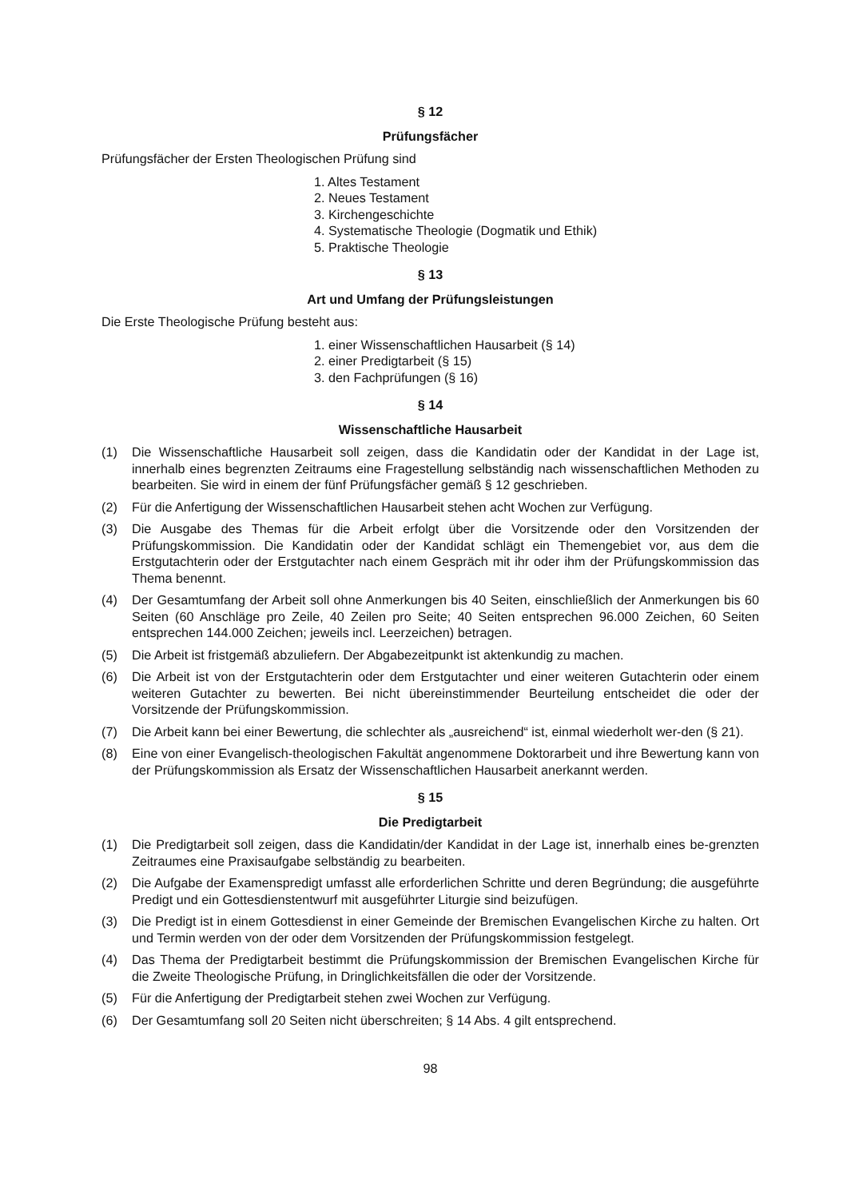§ 12
Prüfungsfächer
Prüfungsfächer der Ersten Theologischen Prüfung sind
1. Altes Testament
2. Neues Testament
3. Kirchengeschichte
4. Systematische Theologie (Dogmatik und Ethik)
5. Praktische Theologie
§ 13
Art und Umfang der Prüfungsleistungen
Die Erste Theologische Prüfung besteht aus:
1. einer Wissenschaftlichen Hausarbeit (§ 14)
2. einer Predigtarbeit (§ 15)
3. den Fachprüfungen (§ 16)
§ 14
Wissenschaftliche Hausarbeit
(1) Die Wissenschaftliche Hausarbeit soll zeigen, dass die Kandidatin oder der Kandidat in der Lage ist, innerhalb eines begrenzten Zeitraums eine Fragestellung selbständig nach wissenschaftlichen Methoden zu bearbeiten. Sie wird in einem der fünf Prüfungsfächer gemäß § 12 geschrieben.
(2) Für die Anfertigung der Wissenschaftlichen Hausarbeit stehen acht Wochen zur Verfügung.
(3) Die Ausgabe des Themas für die Arbeit erfolgt über die Vorsitzende oder den Vorsitzenden der Prüfungskommission. Die Kandidatin oder der Kandidat schlägt ein Themengebiet vor, aus dem die Erstgutachterin oder der Erstgutachter nach einem Gespräch mit ihr oder ihm der Prüfungskommission das Thema benennt.
(4) Der Gesamtumfang der Arbeit soll ohne Anmerkungen bis 40 Seiten, einschließlich der Anmerkungen bis 60 Seiten (60 Anschläge pro Zeile, 40 Zeilen pro Seite; 40 Seiten entsprechen 96.000 Zeichen, 60 Seiten entsprechen 144.000 Zeichen; jeweils incl. Leerzeichen) betragen.
(5) Die Arbeit ist fristgemäß abzuliefern. Der Abgabezeitpunkt ist aktenkundig zu machen.
(6) Die Arbeit ist von der Erstgutachterin oder dem Erstgutachter und einer weiteren Gutachterin oder einem weiteren Gutachter zu bewerten. Bei nicht übereinstimmender Beurteilung entscheidet die oder der Vorsitzende der Prüfungskommission.
(7) Die Arbeit kann bei einer Bewertung, die schlechter als „ausreichend“ ist, einmal wiederholt wer-den (§ 21).
(8) Eine von einer Evangelisch-theologischen Fakultät angenommene Doktorarbeit und ihre Bewertung kann von der Prüfungskommission als Ersatz der Wissenschaftlichen Hausarbeit anerkannt werden.
§ 15
Die Predigtarbeit
(1) Die Predigtarbeit soll zeigen, dass die Kandidatin/der Kandidat in der Lage ist, innerhalb eines be-grenzten Zeitraumes eine Praxisaufgabe selbständig zu bearbeiten.
(2) Die Aufgabe der Examenspredigt umfasst alle erforderlichen Schritte und deren Begründung; die ausgeführte Predigt und ein Gottesdienstentwurf mit ausgeführter Liturgie sind beizufügen.
(3) Die Predigt ist in einem Gottesdienst in einer Gemeinde der Bremischen Evangelischen Kirche zu halten. Ort und Termin werden von der oder dem Vorsitzenden der Prüfungskommission festgelegt.
(4) Das Thema der Predigtarbeit bestimmt die Prüfungskommission der Bremischen Evangelischen Kirche für die Zweite Theologische Prüfung, in Dringlichkeitsfällen die oder der Vorsitzende.
(5) Für die Anfertigung der Predigtarbeit stehen zwei Wochen zur Verfügung.
(6) Der Gesamtumfang soll 20 Seiten nicht überschreiten; § 14 Abs. 4 gilt entsprechend.
98